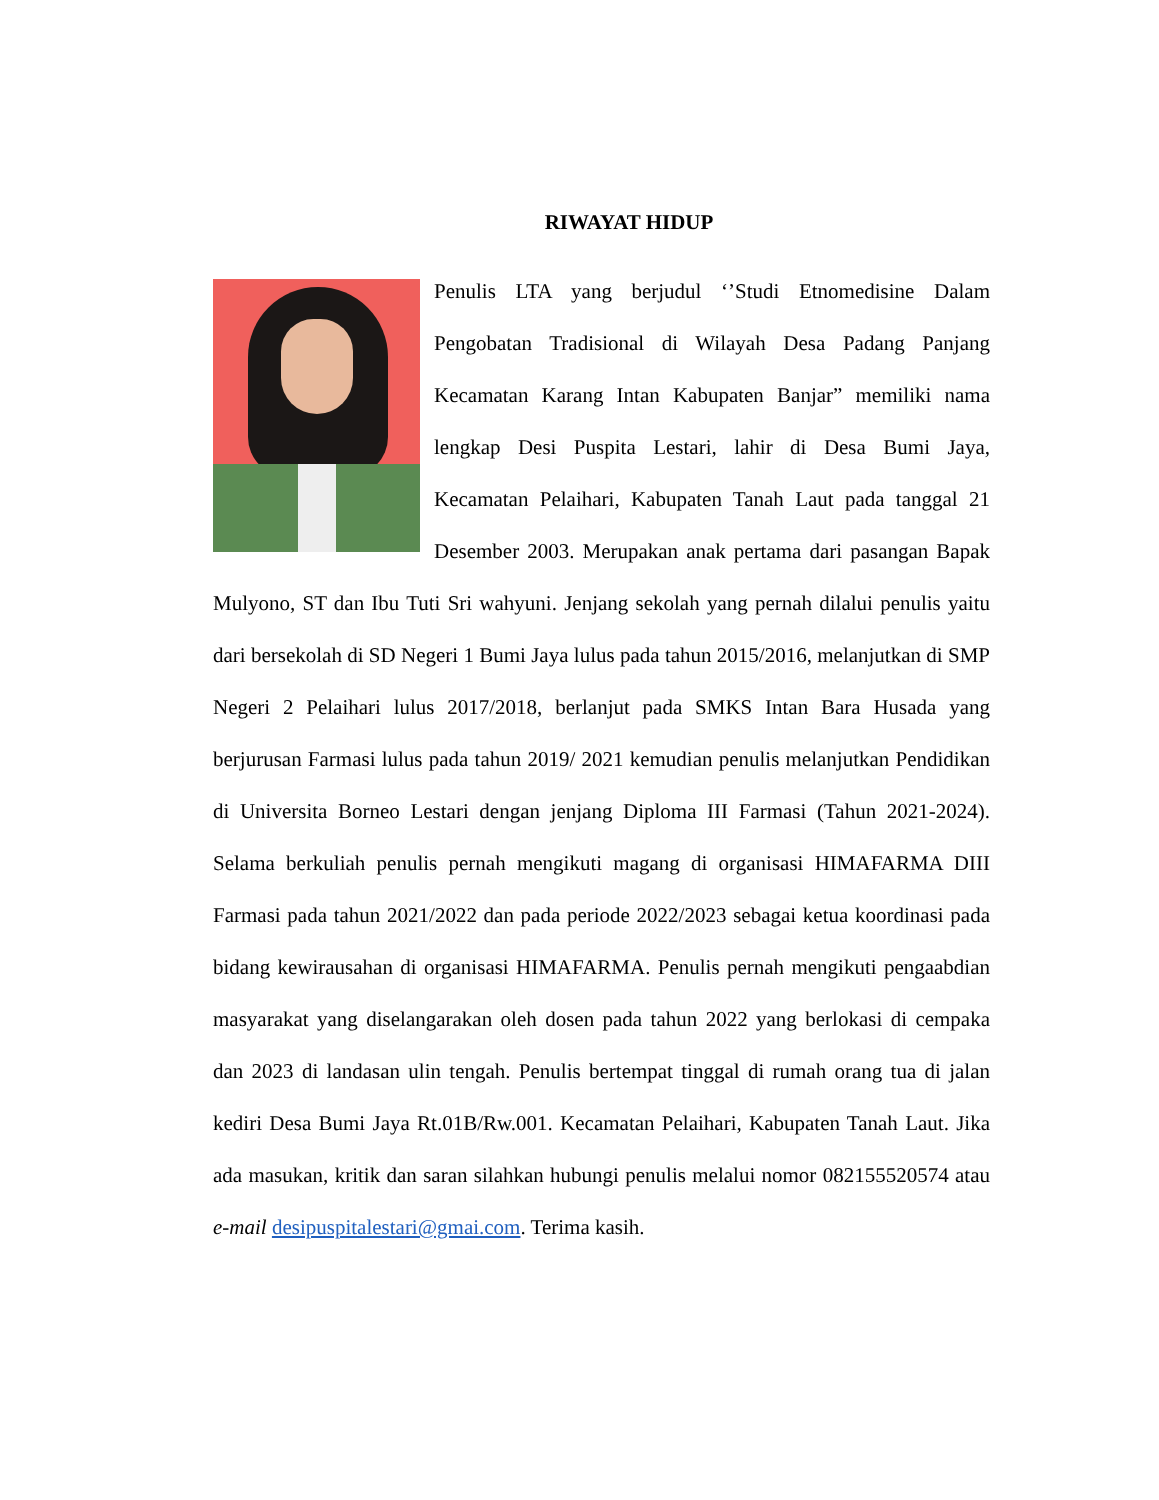RIWAYAT HIDUP
Penulis LTA yang berjudul ‘’Studi Etnomedisine Dalam Pengobatan Tradisional di Wilayah Desa Padang Panjang Kecamatan Karang Intan Kabupaten Banjar” memiliki nama lengkap Desi Puspita Lestari, lahir di Desa Bumi Jaya, Kecamatan Pelaihari, Kabupaten Tanah Laut pada tanggal 21 Desember 2003. Merupakan anak pertama dari pasangan Bapak Mulyono, ST dan Ibu Tuti Sri wahyuni. Jenjang sekolah yang pernah dilalui penulis yaitu dari bersekolah di SD Negeri 1 Bumi Jaya lulus pada tahun 2015/2016, melanjutkan di SMP Negeri 2 Pelaihari lulus 2017/2018, berlanjut pada SMKS Intan Bara Husada yang berjurusan Farmasi lulus pada tahun 2019/ 2021 kemudian penulis melanjutkan Pendidikan di Universita Borneo Lestari dengan jenjang Diploma III Farmasi (Tahun 2021-2024). Selama berkuliah penulis pernah mengikuti magang di organisasi HIMAFARMA DIII Farmasi pada tahun 2021/2022 dan pada periode 2022/2023 sebagai ketua koordinasi pada bidang kewirausahan di organisasi HIMAFARMA. Penulis pernah mengikuti pengaabdian masyarakat yang diselangarakan oleh dosen pada tahun 2022 yang berlokasi di cempaka dan 2023 di landasan ulin tengah. Penulis bertempat tinggal di rumah orang tua di jalan kediri Desa Bumi Jaya Rt.01B/Rw.001. Kecamatan Pelaihari, Kabupaten Tanah Laut. Jika ada masukan, kritik dan saran silahkan hubungi penulis melalui nomor 082155520574 atau e-mail desipuspitalestari@gmai.com. Terima kasih.